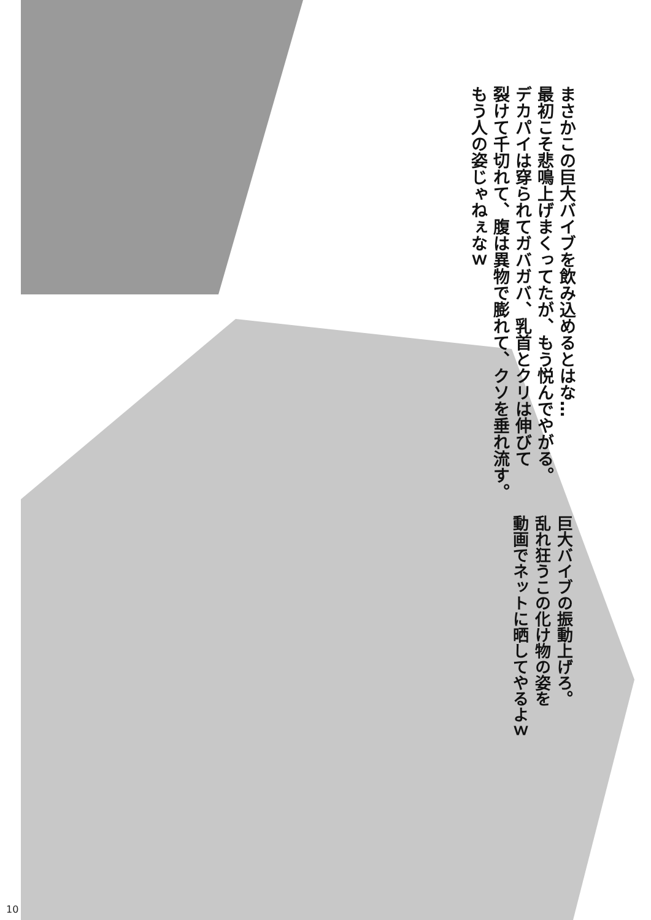まさかこの巨大バイブを飲み込めるとはな…
最初こそ悲鳴上げまくってたが、もう悦んでやがる。
デカパイは穿られてガバガバ、乳首とクリは伸びて
裂けて千切れて、腹は異物で膨れて、クソを垂れ流す。
もう人の姿じゃねぇなｗ
巨大バイブの振動上げろ。
乱れ狂うこの化け物の姿を
動画でネットに晒してやるよｗ
10